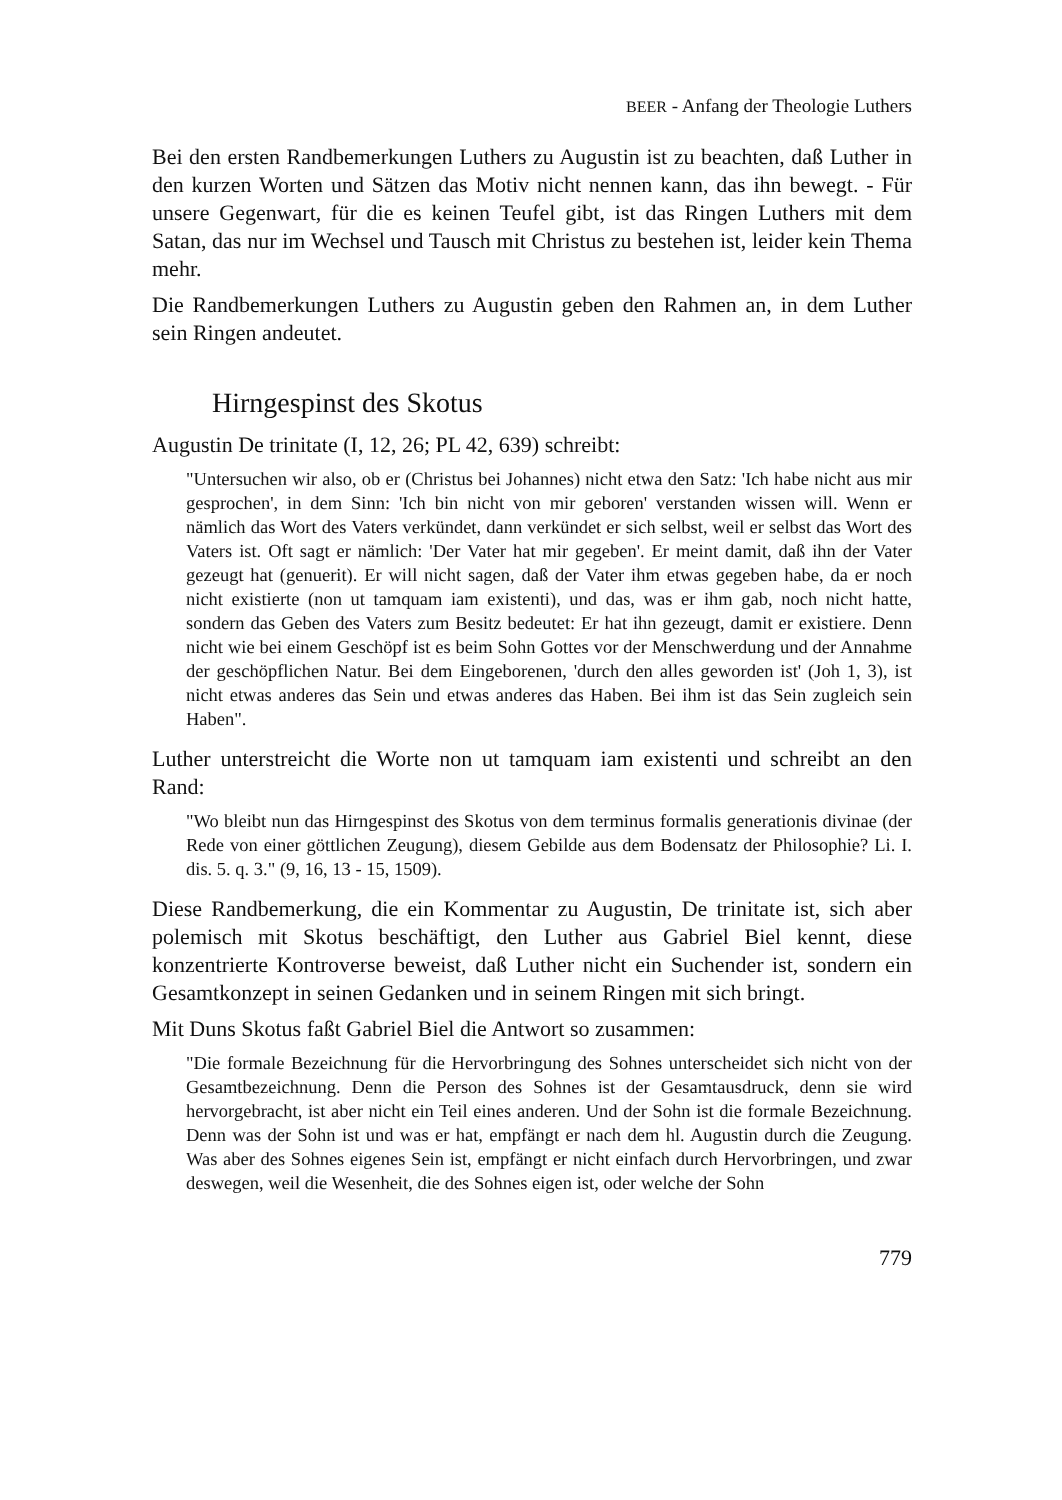BEER - Anfang der Theologie Luthers
Bei den ersten Randbemerkungen Luthers zu Augustin ist zu beachten, daß Luther in den kurzen Worten und Sätzen das Motiv nicht nennen kann, das ihn bewegt. - Für unsere Gegenwart, für die es keinen Teufel gibt, ist das Ringen Luthers mit dem Satan, das nur im Wechsel und Tausch mit Christus zu bestehen ist, leider kein Thema mehr.
Die Randbemerkungen Luthers zu Augustin geben den Rahmen an, in dem Luther sein Ringen andeutet.
Hirngespinst des Skotus
Augustin De trinitate (I, 12, 26; PL 42, 639) schreibt:
"Untersuchen wir also, ob er (Christus bei Johannes) nicht etwa den Satz: 'Ich habe nicht aus mir gesprochen', in dem Sinn: 'Ich bin nicht von mir geboren' verstanden wissen will. Wenn er nämlich das Wort des Vaters verkündet, dann verkündet er sich selbst, weil er selbst das Wort des Vaters ist. Oft sagt er nämlich: 'Der Vater hat mir gegeben'. Er meint damit, daß ihn der Vater gezeugt hat (genuerit). Er will nicht sagen, daß der Vater ihm etwas gegeben habe, da er noch nicht existierte (non ut tamquam iam existenti), und das, was er ihm gab, noch nicht hatte, sondern das Geben des Vaters zum Besitz bedeutet: Er hat ihn gezeugt, damit er existiere. Denn nicht wie bei einem Geschöpf ist es beim Sohn Gottes vor der Menschwerdung und der Annahme der geschöpflichen Natur. Bei dem Eingeborenen, 'durch den alles geworden ist' (Joh 1, 3), ist nicht etwas anderes das Sein und etwas anderes das Haben. Bei ihm ist das Sein zugleich sein Haben".
Luther unterstreicht die Worte non ut tamquam iam existenti und schreibt an den Rand:
"Wo bleibt nun das Hirngespinst des Skotus von dem terminus formalis generationis divinae (der Rede von einer göttlichen Zeugung), diesem Gebilde aus dem Bodensatz der Philosophie? Li. I. dis. 5. q. 3." (9, 16, 13 - 15, 1509).
Diese Randbemerkung, die ein Kommentar zu Augustin, De trinitate ist, sich aber polemisch mit Skotus beschäftigt, den Luther aus Gabriel Biel kennt, diese konzentrierte Kontroverse beweist, daß Luther nicht ein Suchender ist, sondern ein Gesamtkonzept in seinen Gedanken und in seinem Ringen mit sich bringt.
Mit Duns Skotus faßt Gabriel Biel die Antwort so zusammen:
"Die formale Bezeichnung für die Hervorbringung des Sohnes unterscheidet sich nicht von der Gesamtbezeichnung. Denn die Person des Sohnes ist der Gesamtausdruck, denn sie wird hervorgebracht, ist aber nicht ein Teil eines anderen. Und der Sohn ist die formale Bezeichnung. Denn was der Sohn ist und was er hat, empfängt er nach dem hl. Augustin durch die Zeugung. Was aber des Sohnes eigenes Sein ist, empfängt er nicht einfach durch Hervorbringen, und zwar deswegen, weil die Wesenheit, die des Sohnes eigen ist, oder welche der Sohn
779